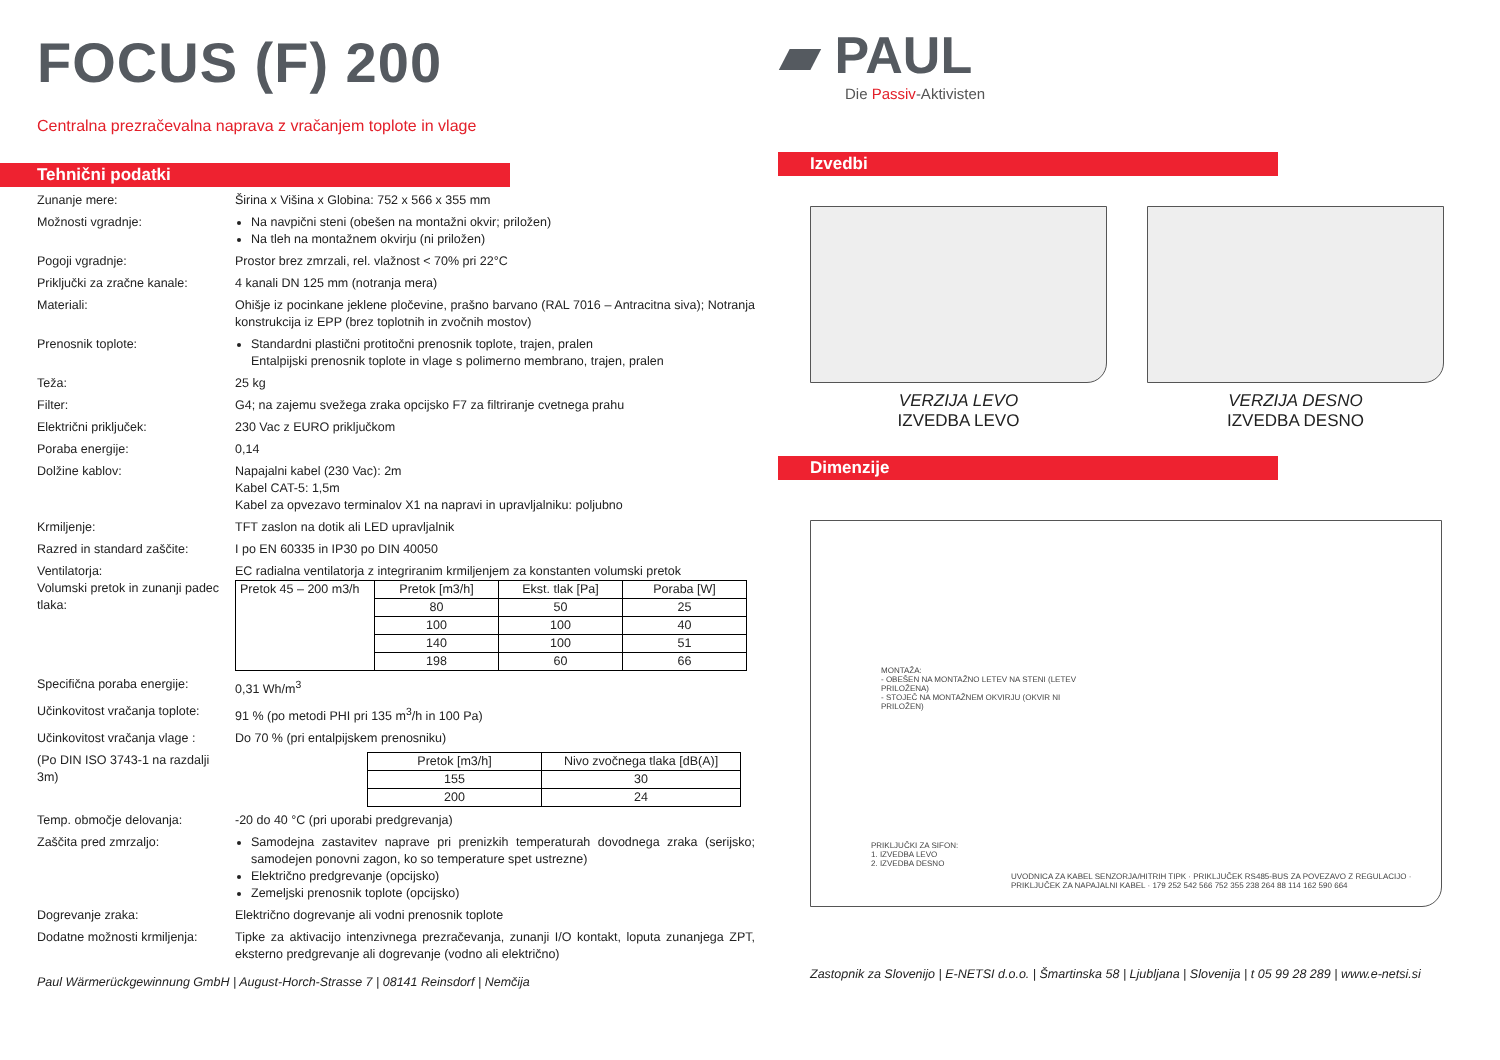FOCUS (F) 200
Centralna prezračevalna naprava z vračanjem toplote in vlage
Tehnični podatki
Zunanje mere: Širina x Višina x Globina: 752 x 566 x 355 mm
Možnosti vgradnje: Na navpični steni (obešen na montažni okvir; priložen)
Na tleh na montažnem okvirju (ni priložen)
Pogoji vgradnje: Prostor brez zmrzali, rel. vlažnost < 70% pri 22°C
Priključki za zračne kanale:
4 kanali DN 125 mm (notranja mera)
Materiali: Ohišje iz pocinkane jeklene pločevine, prašno barvano (RAL 7016 – Antracitna siva); Notranja konstrukcija iz EPP (brez toplotnih in zvočnih mostov)
Prenosnik toplote: Standardni plastični protitočni prenosnik toplote, trajen, pralen
Entalpijski prenosnik toplote in vlage s polimerno membrano, trajen, pralen
Teža: 25 kg
Filter: G4; na zajemu svežega zraka opcijsko F7 za filtriranje cvetnega prahu
Električni priključek: 230 Vac z EURO priključkom
Poraba energije: 0,14
Dolžine kablov: Napajalni kabel (230 Vac): 2m
Kabel CAT-5: 1,5m
Kabel za opvezavo terminalov X1 na napravi in upravljalniku: poljubno
Krmiljenje: TFT zaslon na dotik ali LED upravljalnik
Razred in standard zaščite:
I po EN 60335 in IP30 po DIN 40050
Ventilatorja: EC radialna ventilatorja z integriranim krmiljenjem za konstanten volumski pretok
Volumski pretok in zunanji padec tlaka:
| Pretok 45 – 200 m3/h | Pretok [m3/h] | Ekst. tlak [Pa] | Poraba [W] |
| | 80 | 50 | 25 |
| | 100 | 100 | 40 |
| | 140 | 100 | 51 |
| | 198 | 60 | 66 |
Specifična poraba energije:
0,31 Wh/m<sup>3</sup>
Učinkovitost vračanja toplote:
91 % (po metodi PHI pri 135 m<sup>3</sup>/h in 100 Pa)
Učinkovitost vračanja vlage :
Do 70 % (pri entalpijskem prenosniku)
(Po DIN ISO 3743-1 na razdalji 3m)
| Pretok [m3/h] | Nivo zvočnega tlaka [dB(A)] |
| --- | --- |
| 155 | 30 |
| 200 | 24 |
Temp. območje delovanja: -20 do 40 °C (pri uporabi predgrevanja)
Zaščita pred zmrzaljo: Samodejna zastavitev naprave pri prenizkih temperaturah dovodnega zraka (serijsko; samodejen ponovni zagon, ko so temperature spet ustrezne)
Električno predgrevanje (opcijsko)
Zemeljski prenosnik toplote (opcijsko)
Dogrevanje zraka: Električno dogrevanje ali vodni prenosnik toplote
Dodatne možnosti krmiljenja:
Tipke za aktivacijo intenzivnega prezračevanja, zunanji I/O kontakt, loputa zunanjega ZPT, eksterno predgrevanje ali dogrevanje (vodno ali električno)
Paul Wärmerückgewinnung GmbH | August-Horch-Strasse 7 | 08141 Reinsdorf | Nemčija
▰ PAUL
Die Passiv-Aktivisten
Izvedbi
VERZIJA LEVO
IZVEDBA LEVO
VERZIJA DESNO
IZVEDBA DESNO
Dimenzije
MONTAŽA:
- OBEŠEN NA MONTAŽNO LETEV NA STENI (LETEV PRILOŽENA)
- STOJEČ NA MONTAŽNEM OKVIRJU (OKVIR NI PRILOŽEN)
PRIKLJUČKI ZA SIFON:
1. IZVEDBA LEVO
2. IZVEDBA DESNO
UVODNICA ZA KABEL SENZORJA/HITRIH TIPK · PRIKLJUČEK RS485-BUS ZA POVEZAVO Z REGULACIJO · PRIKLJUČEK ZA NAPAJALNI KABEL · 179 252 542 566 752 355 238 264 88 114 162 590 664
Zastopnik za Slovenijo | E-NETSI d.o.o. | Šmartinska 58 | Ljubljana | Slovenija | t 05 99 28 289 | www.e-netsi.si